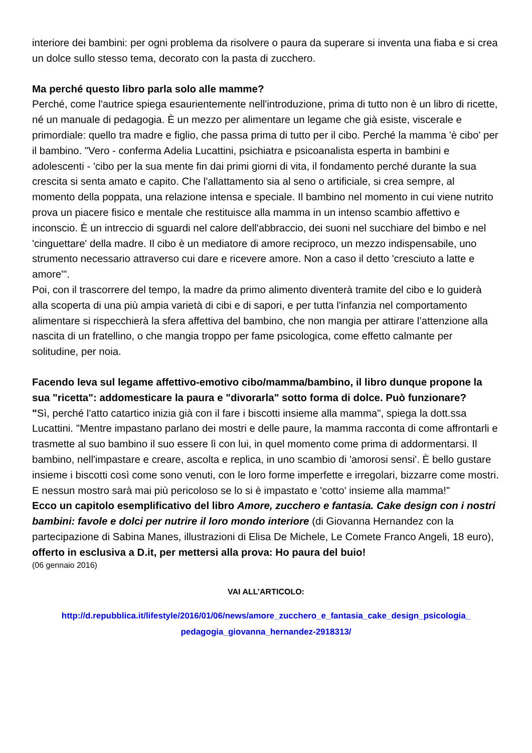interiore dei bambini: per ogni problema da risolvere o paura da superare si inventa una fiaba e si crea un dolce sullo stesso tema, decorato con la pasta di zucchero.
Ma perché questo libro parla solo alle mamme?
Perché, come l'autrice spiega esaurientemente nell'introduzione, prima di tutto non è un libro di ricette, né un manuale di pedagogia. È un mezzo per alimentare un legame che già esiste, viscerale e primordiale: quello tra madre e figlio, che passa prima di tutto per il cibo. Perché la mamma 'è cibo' per il bambino. "Vero - conferma Adelia Lucattini, psichiatra e psicoanalista esperta in bambini e adolescenti - 'cibo per la sua mente fin dai primi giorni di vita, il fondamento perché durante la sua crescita si senta amato e capito. Che l'allattamento sia al seno o artificiale, si crea sempre, al momento della poppata, una relazione intensa e speciale. Il bambino nel momento in cui viene nutrito prova un piacere fisico e mentale che restituisce alla mamma in un intenso scambio affettivo e inconscio. È un intreccio di sguardi nel calore dell'abbraccio, dei suoni nel succhiare del bimbo e nel 'cinguettare' della madre. Il cibo è un mediatore di amore reciproco, un mezzo indispensabile, uno strumento necessario attraverso cui dare e ricevere amore. Non a caso il detto 'cresciuto a latte e amore'".
Poi, con il trascorrere del tempo, la madre da primo alimento diventerà tramite del cibo e lo guiderà alla scoperta di una più ampia varietà di cibi e di sapori, e per tutta l'infanzia nel comportamento alimentare si rispecchierà la sfera affettiva del bambino, che non mangia per attirare l’attenzione alla nascita di un fratellino, o che mangia troppo per fame psicologica, come effetto calmante per solitudine, per noia.
Facendo leva sul legame affettivo-emotivo cibo/mamma/bambino, il libro dunque propone la sua "ricetta": addomesticare la paura e "divorarla" sotto forma di dolce. Può funzionare?
"Sì, perché l'atto catartico inizia già con il fare i biscotti insieme alla mamma", spiega la dott.ssa Lucattini. "Mentre impastano parlano dei mostri e delle paure, la mamma racconta di come affrontarli e trasmette al suo bambino il suo essere lì con lui, in quel momento come prima di addormentarsi. Il bambino, nell'impastare e creare, ascolta e replica, in uno scambio di 'amorosi sensi'. È bello gustare insieme i biscotti così come sono venuti, con le loro forme imperfette e irregolari, bizzarre come mostri. E nessun mostro sarà mai più pericoloso se lo si è impastato e 'cotto' insieme alla mamma!"
Ecco un capitolo esemplificativo del libro Amore, zucchero e fantasia. Cake design con i nostri bambini: favole e dolci per nutrire il loro mondo interiore (di Giovanna Hernandez con la partecipazione di Sabina Manes, illustrazioni di Elisa De Michele, Le Comete Franco Angeli, 18 euro), offerto in esclusiva a D.it, per mettersi alla prova: Ho paura del buio!
(06 gennaio 2016)
VAI ALL’ARTICOLO:
http://d.repubblica.it/lifestyle/2016/01/06/news/amore_zucchero_e_fantasia_cake_design_psicologia_ pedagogia_giovanna_hernandez-2918313/